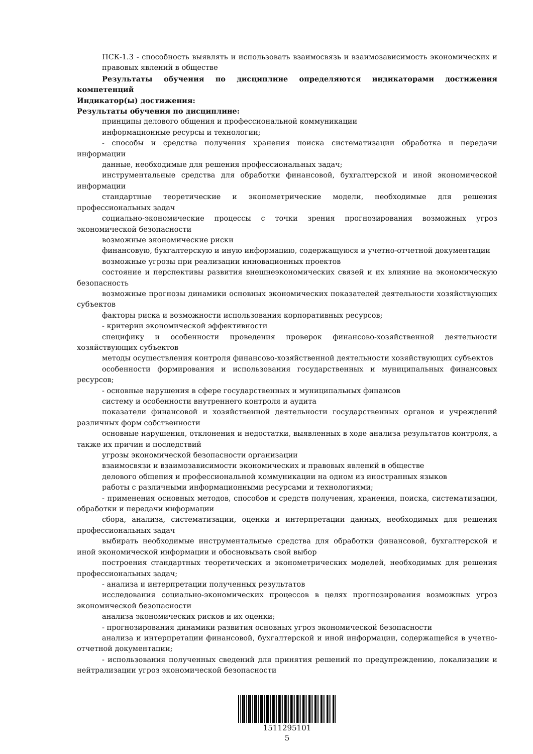ПСК-1.3 - способность выявлять и использовать взаимосвязь и взаимозависимость экономических и правовых явлений в обществе
Результаты обучения по дисциплине определяются индикаторами достижения компетенций
Индикатор(ы) достижения:
Результаты обучения по дисциплине:
принципы делового общения и профессиональной коммуникации
информационные ресурсы и технологии;
- способы и средства получения хранения поиска систематизации обработка и передачи информации
данные, необходимые для решения профессиональных задач;
инструментальные средства для обработки финансовой, бухгалтерской и иной экономической информации
стандартные теоретические и эконометрические модели, необходимые для решения профессиональных задач
социально-экономические процессы с точки зрения прогнозирования возможных угроз экономической безопасности
возможные экономические риски
финансовую, бухгалтерскую и иную информацию, содержащуюся и учетно-отчетной документации
возможные угрозы при реализации инновационных проектов
состояние и перспективы развития внешнеэкономических связей и их влияние на экономическую безопасность
возможные прогнозы динамики основных экономических показателей деятельности хозяйствующих субъектов
факторы риска и возможности использования корпоративных ресурсов;
- критерии экономической эффективности
специфику и особенности проведения проверок финансово-хозяйственной деятельности хозяйствующих субъектов
методы осуществления контроля финансово-хозяйственной деятельности хозяйствующих субъектов
особенности формирования и использования государственных и муниципальных финансовых ресурсов;
- основные нарушения в сфере государственных и муниципальных финансов
систему и особенности внутреннего контроля и аудита
показатели финансовой и хозяйственной деятельности государственных органов и учреждений различных форм собственности
основные нарушения, отклонения и недостатки, выявленных в ходе анализа результатов контроля, а также их причин и последствий
угрозы экономической безопасности организации
взаимосвязи и взаимозависимости экономических и правовых явлений в обществе
делового общения и профессиональной коммуникации на одном из иностранных языков
работы с различными информационными ресурсами и технологиями;
- применения основных методов, способов и средств получения, хранения, поиска, систематизации, обработки и передачи информации
сбора, анализа, систематизации, оценки и интерпретации данных, необходимых для решения профессиональных задач
выбирать необходимые инструментальные средства для обработки финансовой, бухгалтерской и иной экономической информации и обосновывать свой выбор
построения стандартных теоретических и эконометрических моделей, необходимых для решения профессиональных задач;
- анализа и интерпретации полученных результатов
исследования социально-экономических процессов в целях прогнозирования возможных угроз экономической безопасности
анализа экономических рисков и их оценки;
- прогнозирования динамики развития основных угроз экономической безопасности
анализа и интерпретации финансовой, бухгалтерской и иной информации, содержащейся в учетно-отчетной документации;
- использования полученных сведений для принятия решений по предупреждению, локализации и нейтрализации угроз экономической безопасности
1511295101
5